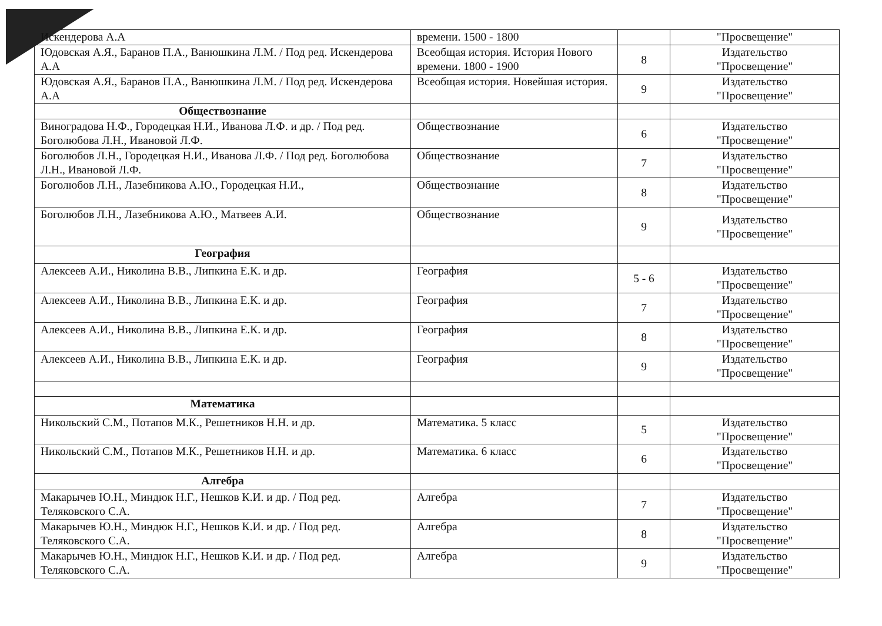| Искендерова А.А | времени. 1500 - 1800 | | "Просвещение" |
| Юдовская А.Я., Баранов П.А., Ванюшкина Л.М. / Под ред. Искендерова А.А | Всеобщая история. История Нового времени. 1800 - 1900 | 8 | Издательство "Просвещение" |
| Юдовская А.Я., Баранов П.А., Ванюшкина Л.М. / Под ред. Искендерова А.А | Всеобщая история. Новейшая история. | 9 | Издательство "Просвещение" |
| Обществознание | | | |
| Виноградова Н.Ф., Городецкая Н.И., Иванова Л.Ф. и др. / Под ред. Боголюбова Л.Н., Ивановой Л.Ф. | Обществознание | 6 | Издательство "Просвещение" |
| Боголюбов Л.Н., Городецкая Н.И., Иванова Л.Ф. / Под ред. Боголюбова Л.Н., Ивановой Л.Ф. | Обществознание | 7 | Издательство "Просвещение" |
| Боголюбов Л.Н., Лазебникова А.Ю., Городецкая Н.И., | Обществознание | 8 | Издательство "Просвещение" |
| Боголюбов Л.Н., Лазебникова А.Ю., Матвеев А.И. | Обществознание | 9 | Издательство "Просвещение" |
| География | | | |
| Алексеев А.И., Николина В.В., Липкина Е.К. и др. | География | 5 - 6 | Издательство "Просвещение" |
| Алексеев А.И., Николина В.В., Липкина Е.К. и др. | География | 7 | Издательство "Просвещение" |
| Алексеев А.И., Николина В.В., Липкина Е.К. и др. | География | 8 | Издательство "Просвещение" |
| Алексеев А.И., Николина В.В., Липкина Е.К. и др. | География | 9 | Издательство "Просвещение" |
| Математика | | | |
| Никольский С.М., Потапов М.К., Решетников Н.Н. и др. | Математика. 5 класс | 5 | Издательство "Просвещение" |
| Никольский С.М., Потапов М.К., Решетников Н.Н. и др. | Математика. 6 класс | 6 | Издательство "Просвещение" |
| Алгебра | | | |
| Макарычев Ю.Н., Миндюк Н.Г., Нешков К.И. и др. / Под ред. Теляковского С.А. | Алгебра | 7 | Издательство "Просвещение" |
| Макарычев Ю.Н., Миндюк Н.Г., Нешков К.И. и др. / Под ред. Теляковского С.А. | Алгебра | 8 | Издательство "Просвещение" |
| Макарычев Ю.Н., Миндюк Н.Г., Нешков К.И. и др. / Под ред. Теляковского С.А. | Алгебра | 9 | Издательство "Просвещение" |